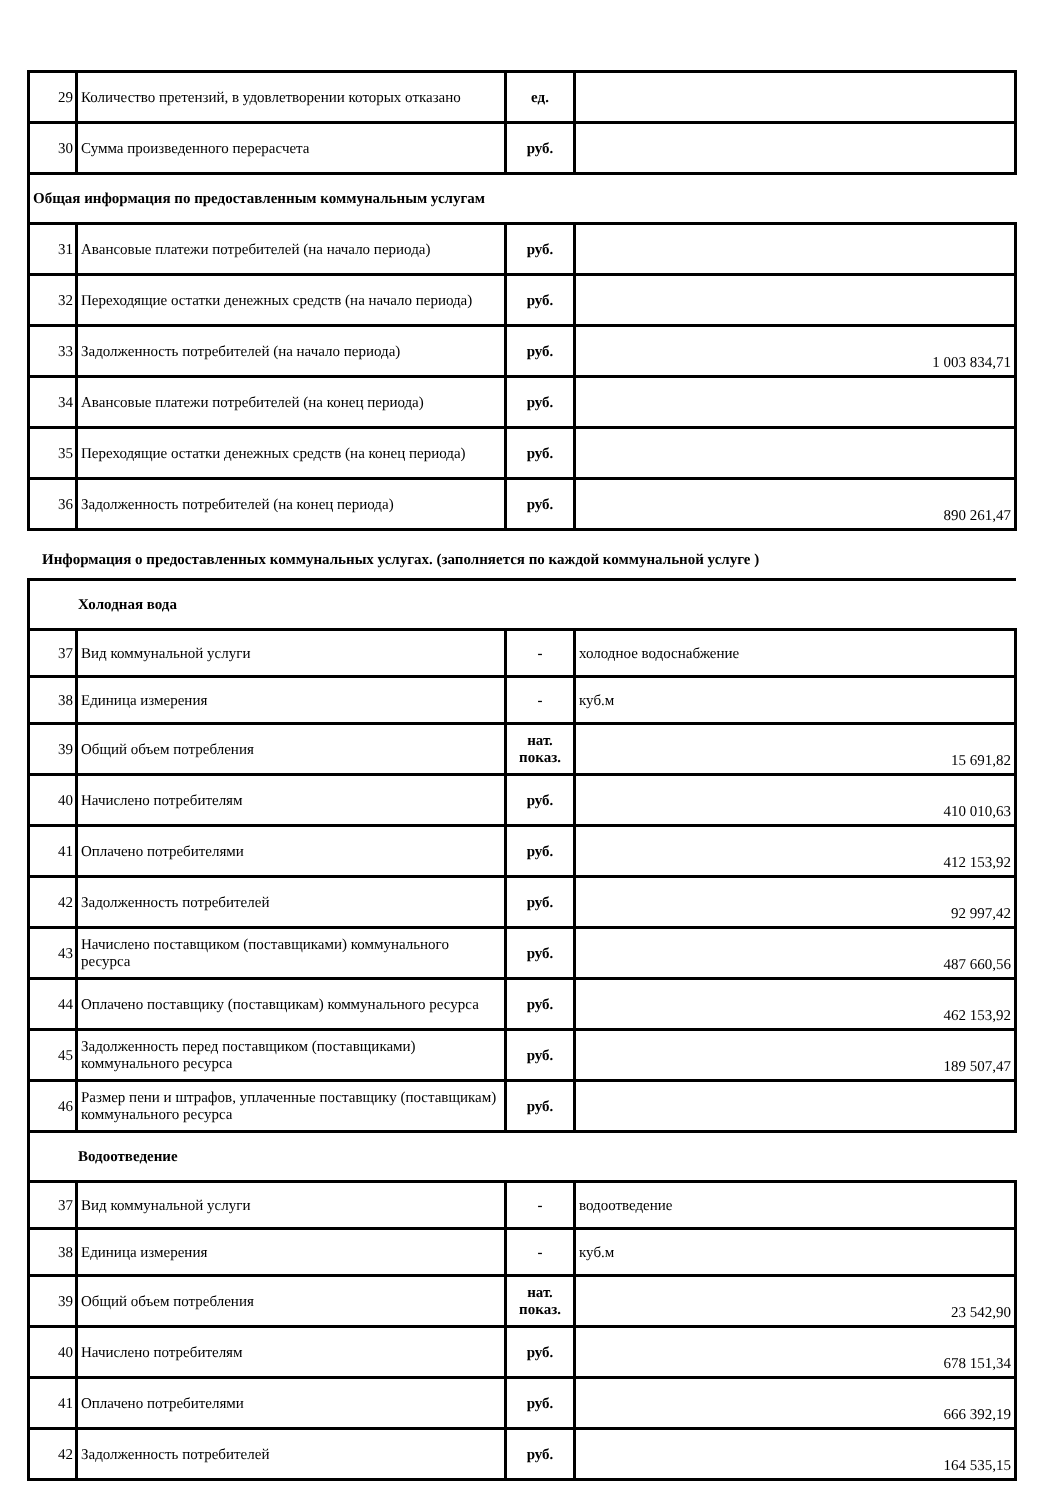| 29 | Количество претензий, в удовлетворении которых отказано | ед. | |
| 30 | Сумма произведенного перерасчета | руб. | |
| Общая информация по предоставленным коммунальным услугам | | | |
| 31 | Авансовые платежи потребителей (на начало периода) | руб. | |
| 32 | Переходящие остатки денежных средств (на начало периода) | руб. | |
| 33 | Задолженность потребителей (на начало периода) | руб. | 1 003 834,71 |
| 34 | Авансовые платежи потребителей (на конец периода) | руб. | |
| 35 | Переходящие остатки денежных средств (на конец периода) | руб. | |
| 36 | Задолженность потребителей (на конец периода) | руб. | 890 261,47 |
Информация о предоставленных коммунальных услугах. (заполняется по каждой коммунальной услуге )
| Холодная вода | | | |
| 37 | Вид коммунальной услуги | - | холодное водоснабжение |
| 38 | Единица измерения | - | куб.м |
| 39 | Общий объем потребления | нат. показ. | 15 691,82 |
| 40 | Начислено потребителям | руб. | 410 010,63 |
| 41 | Оплачено потребителями | руб. | 412 153,92 |
| 42 | Задолженность потребителей | руб. | 92 997,42 |
| 43 | Начислено поставщиком (поставщиками) коммунального ресурса | руб. | 487 660,56 |
| 44 | Оплачено поставщику (поставщикам) коммунального ресурса | руб. | 462 153,92 |
| 45 | Задолженность перед поставщиком (поставщиками) коммунального ресурса | руб. | 189 507,47 |
| 46 | Размер пени и штрафов, уплаченные поставщику (поставщикам) коммунального ресурса | руб. | |
| Водоотведение | | | |
| 37 | Вид коммунальной услуги | - | водоотведение |
| 38 | Единица измерения | - | куб.м |
| 39 | Общий объем потребления | нат. показ. | 23 542,90 |
| 40 | Начислено потребителям | руб. | 678 151,34 |
| 41 | Оплачено потребителями | руб. | 666 392,19 |
| 42 | Задолженность потребителей | руб. | 164 535,15 |